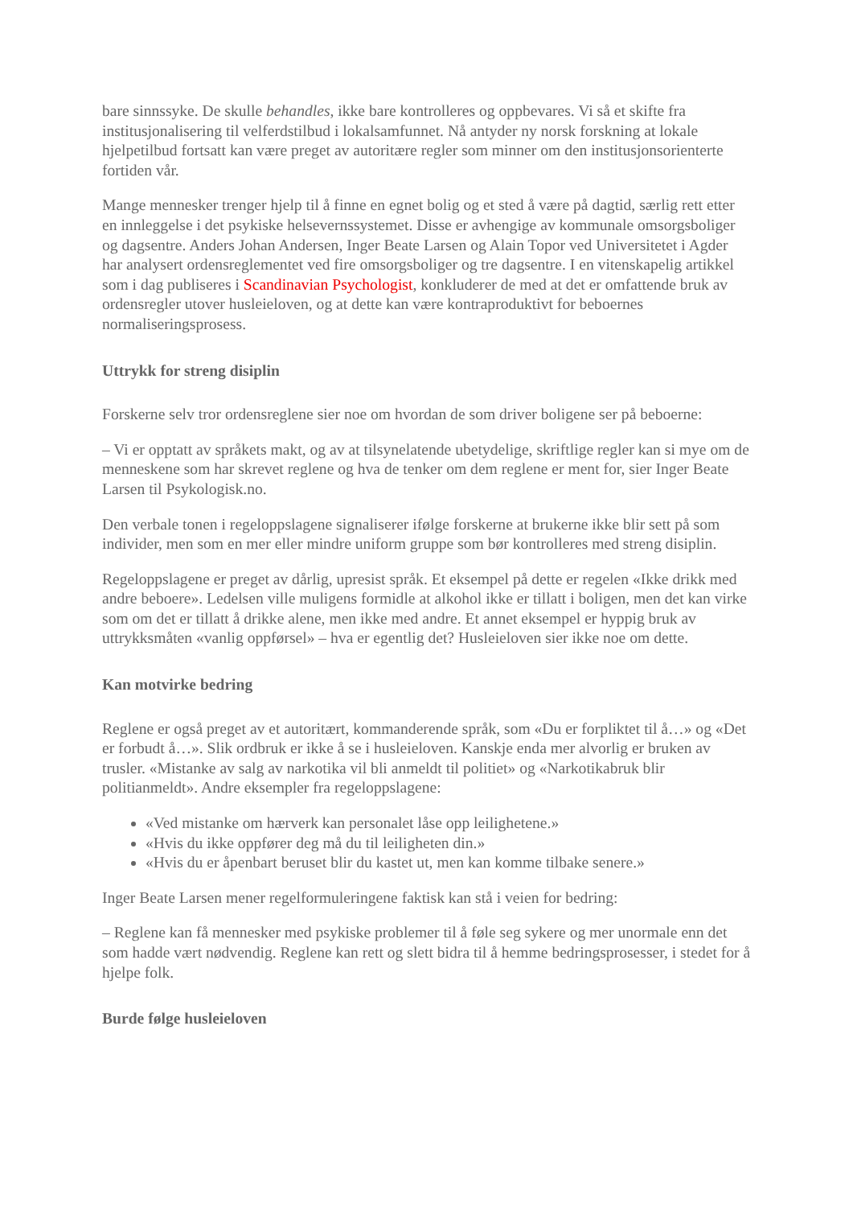bare sinnssyke. De skulle behandles, ikke bare kontrolleres og oppbevares. Vi så et skifte fra institusjonalisering til velferdstilbud i lokalsamfunnet. Nå antyder ny norsk forskning at lokale hjelpetilbud fortsatt kan være preget av autoritære regler som minner om den institusjonsorienterte fortiden vår.
Mange mennesker trenger hjelp til å finne en egnet bolig og et sted å være på dagtid, særlig rett etter en innleggelse i det psykiske helsevernssystemet. Disse er avhengige av kommunale omsorgsboliger og dagsentre. Anders Johan Andersen, Inger Beate Larsen og Alain Topor ved Universitetet i Agder har analysert ordensreglementet ved fire omsorgsboliger og tre dagsentre. I en vitenskapelig artikkel som i dag publiseres i Scandinavian Psychologist, konkluderer de med at det er omfattende bruk av ordensregler utover husleieloven, og at dette kan være kontraproduktivt for beboernes normaliseringsprosess.
Uttrykk for streng disiplin
Forskerne selv tror ordensreglene sier noe om hvordan de som driver boligene ser på beboerne:
– Vi er opptatt av språkets makt, og av at tilsynelatende ubetydelige, skriftlige regler kan si mye om de menneskene som har skrevet reglene og hva de tenker om dem reglene er ment for, sier Inger Beate Larsen til Psykologisk.no.
Den verbale tonen i regeloppslagene signaliserer ifølge forskerne at brukerne ikke blir sett på som individer, men som en mer eller mindre uniform gruppe som bør kontrolleres med streng disiplin.
Regeloppslagene er preget av dårlig, upresist språk. Et eksempel på dette er regelen «Ikke drikk med andre beboere». Ledelsen ville muligens formidle at alkohol ikke er tillatt i boligen, men det kan virke som om det er tillatt å drikke alene, men ikke med andre. Et annet eksempel er hyppig bruk av uttrykksmåten «vanlig oppførsel» – hva er egentlig det? Husleieloven sier ikke noe om dette.
Kan motvirke bedring
Reglene er også preget av et autoritært, kommanderende språk, som «Du er forpliktet til å…» og «Det er forbudt å…». Slik ordbruk er ikke å se i husleieloven. Kanskje enda mer alvorlig er bruken av trusler. «Mistanke av salg av narkotika vil bli anmeldt til politiet» og «Narkotikabruk blir politianmeldt». Andre eksempler fra regeloppslagene:
«Ved mistanke om hærverk kan personalet låse opp leilighetene.»
«Hvis du ikke oppfører deg må du til leiligheten din.»
«Hvis du er åpenbart beruset blir du kastet ut, men kan komme tilbake senere.»
Inger Beate Larsen mener regelformuleringene faktisk kan stå i veien for bedring:
– Reglene kan få mennesker med psykiske problemer til å føle seg sykere og mer unormale enn det som hadde vært nødvendig. Reglene kan rett og slett bidra til å hemme bedringsprosesser, i stedet for å hjelpe folk.
Burde følge husleieloven